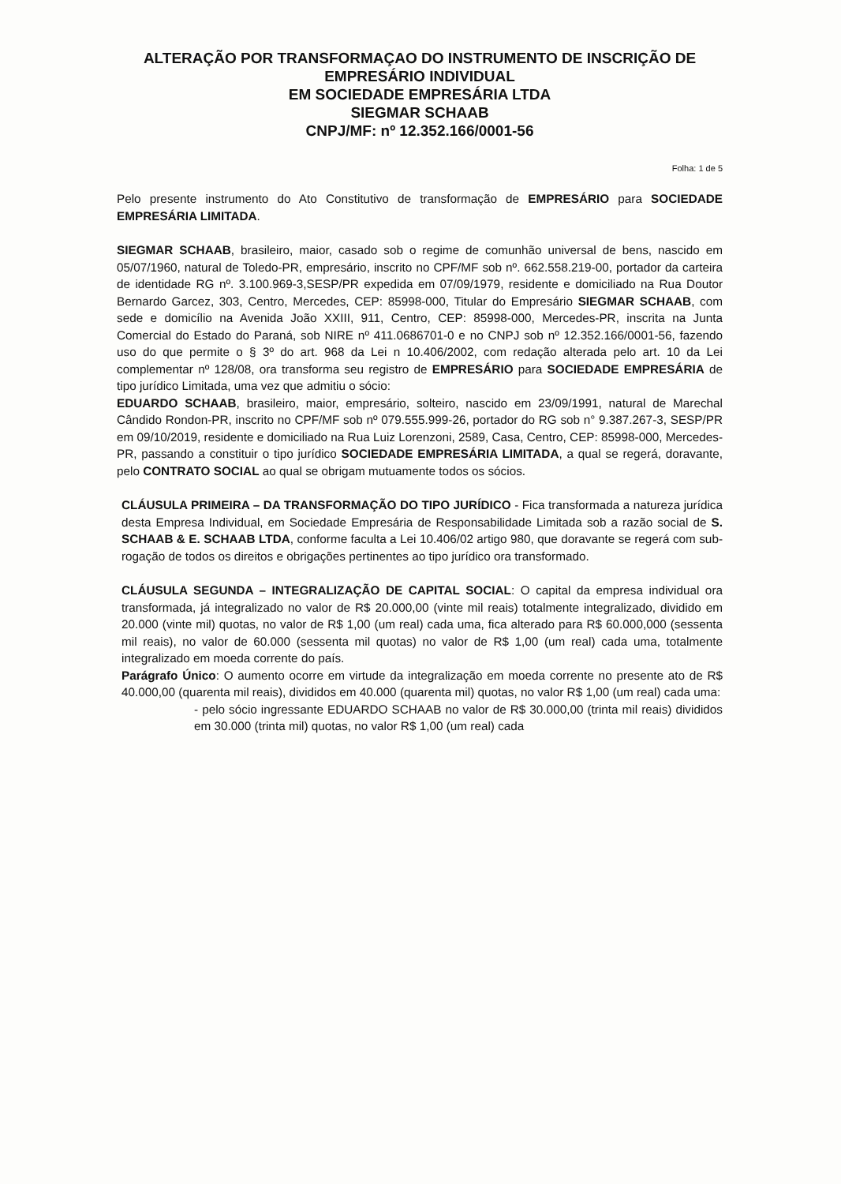ALTERAÇÃO POR TRANSFORMAÇAO DO INSTRUMENTO DE INSCRIÇÃO DE
EMPRESÁRIO INDIVIDUAL
EM SOCIEDADE EMPRESÁRIA LTDA
SIEGMAR SCHAAB
CNPJ/MF: nº 12.352.166/0001-56
Folha: 1 de 5
Pelo presente instrumento do Ato Constitutivo de transformação de EMPRESÁRIO para SOCIEDADE EMPRESÁRIA LIMITADA.
SIEGMAR SCHAAB, brasileiro, maior, casado sob o regime de comunhão universal de bens, nascido em 05/07/1960, natural de Toledo-PR, empresário, inscrito no CPF/MF sob nº. 662.558.219-00, portador da carteira de identidade RG nº. 3.100.969-3,SESP/PR expedida em 07/09/1979, residente e domiciliado na Rua Doutor Bernardo Garcez, 303, Centro, Mercedes, CEP: 85998-000, Titular do Empresário SIEGMAR SCHAAB, com sede e domicílio na Avenida João XXIII, 911, Centro, CEP: 85998-000, Mercedes-PR, inscrita na Junta Comercial do Estado do Paraná, sob NIRE nº 411.0686701-0 e no CNPJ sob nº 12.352.166/0001-56, fazendo uso do que permite o § 3º do art. 968 da Lei n 10.406/2002, com redação alterada pelo art. 10 da Lei complementar nº 128/08, ora transforma seu registro de EMPRESÁRIO para SOCIEDADE EMPRESÁRIA de tipo jurídico Limitada, uma vez que admitiu o sócio:
EDUARDO SCHAAB, brasileiro, maior, empresário, solteiro, nascido em 23/09/1991, natural de Marechal Cândido Rondon-PR, inscrito no CPF/MF sob nº 079.555.999-26, portador do RG sob n° 9.387.267-3, SESP/PR em 09/10/2019, residente e domiciliado na Rua Luiz Lorenzoni, 2589, Casa, Centro, CEP: 85998-000, Mercedes-PR, passando a constituir o tipo jurídico SOCIEDADE EMPRESÁRIA LIMITADA, a qual se regerá, doravante, pelo CONTRATO SOCIAL ao qual se obrigam mutuamente todos os sócios.
CLÁUSULA PRIMEIRA – DA TRANSFORMAÇÃO DO TIPO JURÍDICO - Fica transformada a natureza jurídica desta Empresa Individual, em Sociedade Empresária de Responsabilidade Limitada sob a razão social de S. SCHAAB & E. SCHAAB LTDA, conforme faculta a Lei 10.406/02 artigo 980, que doravante se regerá com sub-rogação de todos os direitos e obrigações pertinentes ao tipo jurídico ora transformado.
CLÁUSULA SEGUNDA – INTEGRALIZAÇÃO DE CAPITAL SOCIAL: O capital da empresa individual ora transformada, já integralizado no valor de R$ 20.000,00 (vinte mil reais) totalmente integralizado, dividido em 20.000 (vinte mil) quotas, no valor de R$ 1,00 (um real) cada uma, fica alterado para R$ 60.000,000 (sessenta mil reais), no valor de 60.000 (sessenta mil quotas) no valor de R$ 1,00 (um real) cada uma, totalmente integralizado em moeda corrente do país.
Parágrafo Único: O aumento ocorre em virtude da integralização em moeda corrente no presente ato de R$ 40.000,00 (quarenta mil reais), divididos em 40.000 (quarenta mil) quotas, no valor R$ 1,00 (um real) cada uma:
- pelo sócio ingressante EDUARDO SCHAAB no valor de R$ 30.000,00 (trinta mil reais) divididos em 30.000 (trinta mil) quotas, no valor R$ 1,00 (um real) cada